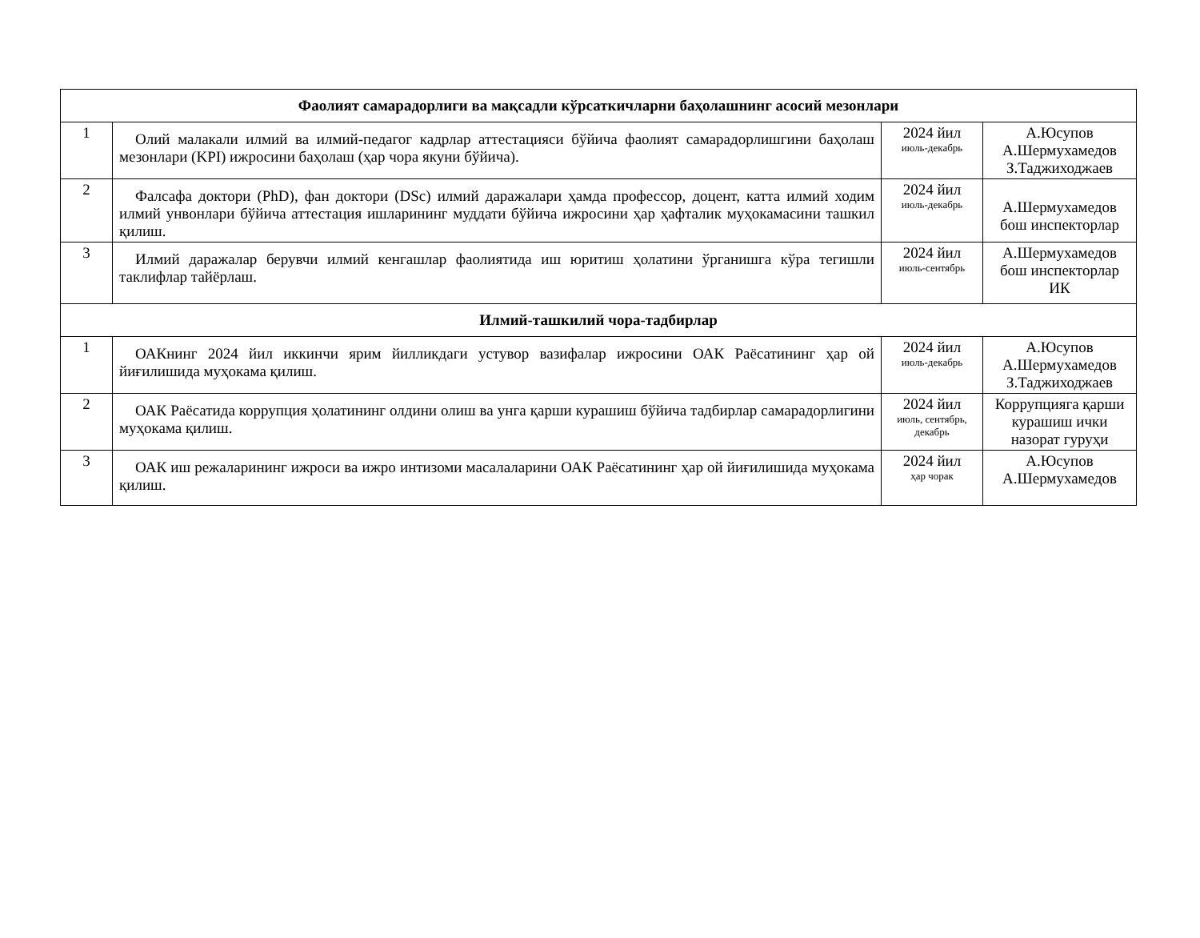| Фаолият самарадорлиги ва мақсадли кўрсаткичларни баҳолашнинг асосий мезонлари | | | |
| 1 | Олий малакали илмий ва илмий-педагог кадрлар аттестацияси бўйича фаолият самарадорлишгини баҳолаш мезонлари (KPI) ижросини баҳолаш (ҳар чора якуни бўйича). | 2024 йил июль-декабрь | А.Юсупов А.Шермухамедов З.Таджиходжаев |
| 2 | Фалсафа доктори (PhD), фан доктори (DSc) илмий даражалари ҳамда профессор, доцент, катта илмий ходим илмий унвонлари бўйича аттестация ишларининг муддати бўйича ижросини ҳар ҳафталик муҳокамасини ташкил қилиш. | 2024 йил июль-декабрь | А.Шермухамедов бош инспекторлар |
| 3 | Илмий даражалар берувчи илмий кенгашлар фаолиятида иш юритиш ҳолатини ўрганишга кўра тегишли таклифлар тайёрлаш. | 2024 йил июль-сентябрь | А.Шермухамедов бош инспекторлар ИК |
| Илмий-ташкилий чора-тадбирлар | | | |
| 1 | ОАКнинг 2024 йил иккинчи ярим йилликдаги устувор вазифалар ижросини ОАК Раёсатининг ҳар ой йиғилишида муҳокама қилиш. | 2024 йил июль-декабрь | А.Юсупов А.Шермухамедов З.Таджиходжаев |
| 2 | ОАК Раёсатида коррупция ҳолатининг олдини олиш ва унга қарши курашиш бўйича тадбирлар самарадорлигини муҳокама қилиш. | 2024 йил июль, сентябрь, декабрь | Коррупцияга қарши курашиш ички назорат гуруҳи |
| 3 | ОАК иш режаларининг ижроси ва ижро интизоми масалаларини ОАК Раёсатининг ҳар ой йиғилишида муҳокама қилиш. | 2024 йил ҳар чорак | А.Юсупов А.Шермухамедов |